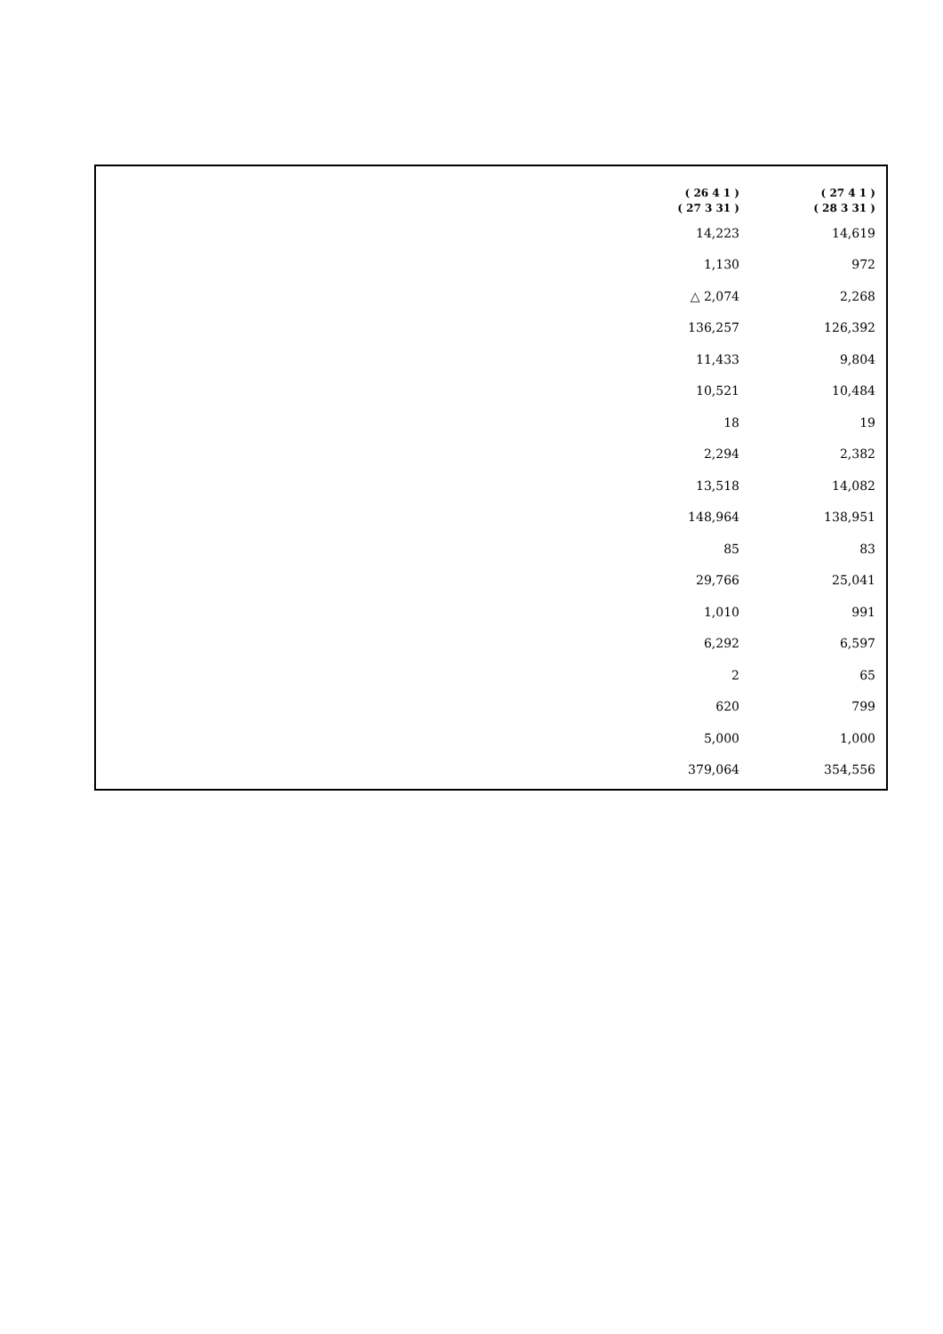| | ( 26 4 1 ) ( 27 3 31 ) | ( 27 4 1 ) ( 28 3 31 ) |
| --- | --- | --- |
| | 14,223 | 14,619 |
| | 1,130 | 972 |
| | △ 2,074 | 2,268 |
| | 136,257 | 126,392 |
| | 11,433 | 9,804 |
| | 10,521 | 10,484 |
| | 18 | 19 |
| | 2,294 | 2,382 |
| | 13,518 | 14,082 |
| | 148,964 | 138,951 |
| | 85 | 83 |
| | 29,766 | 25,041 |
| | 1,010 | 991 |
| | 6,292 | 6,597 |
| | 2 | 65 |
| | 620 | 799 |
| | 5,000 | 1,000 |
| | 379,064 | 354,556 |